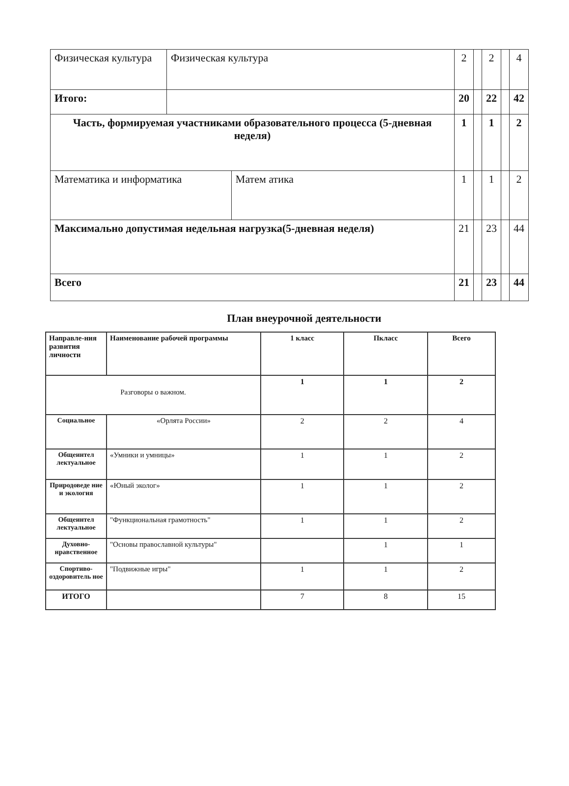| Физическая культура | Физическая культура | | 2 | | 2 | | 4 |
| Итого: | | | 20 | | 22 | | 42 |
| Часть, формируемая участниками образовательного процесса (5-дневная неделя) | | | 1 | | 1 | | 2 |
| Математика и информатика | | Матем атика | 1 | | 1 | | 2 |
| Максимально допустимая недельная нагрузка(5-дневная неделя) | | | 21 | | 23 | | 44 |
| Всего | | | 21 | | 23 | | 44 |
План внеурочной деятельности
| Направле-ния развития личности | Наименование рабочей программы | 1 класс | Пкласс | Всего |
| --- | --- | --- | --- | --- |
| Разговоры о важном. | | 1 | 1 | 2 |
| Социальное | «Орлята России» | 2 | 2 | 4 |
| Общеинтел лектуальное | «Умники и умницы» | 1 | 1 | 2 |
| Природоведе ние и экология | «Юный эколог» | 1 | 1 | 2 |
| Общеинтел лектуальное | "Функциональная грамотность" | 1 | 1 | 2 |
| Духовно-нравственное | "Основы православной культуры" | | 1 | 1 |
| Спортиво-оздоровитель ное | "Подвижные игры" | 1 | 1 | 2 |
| ИТОГО | | 7 | 8 | 15 |